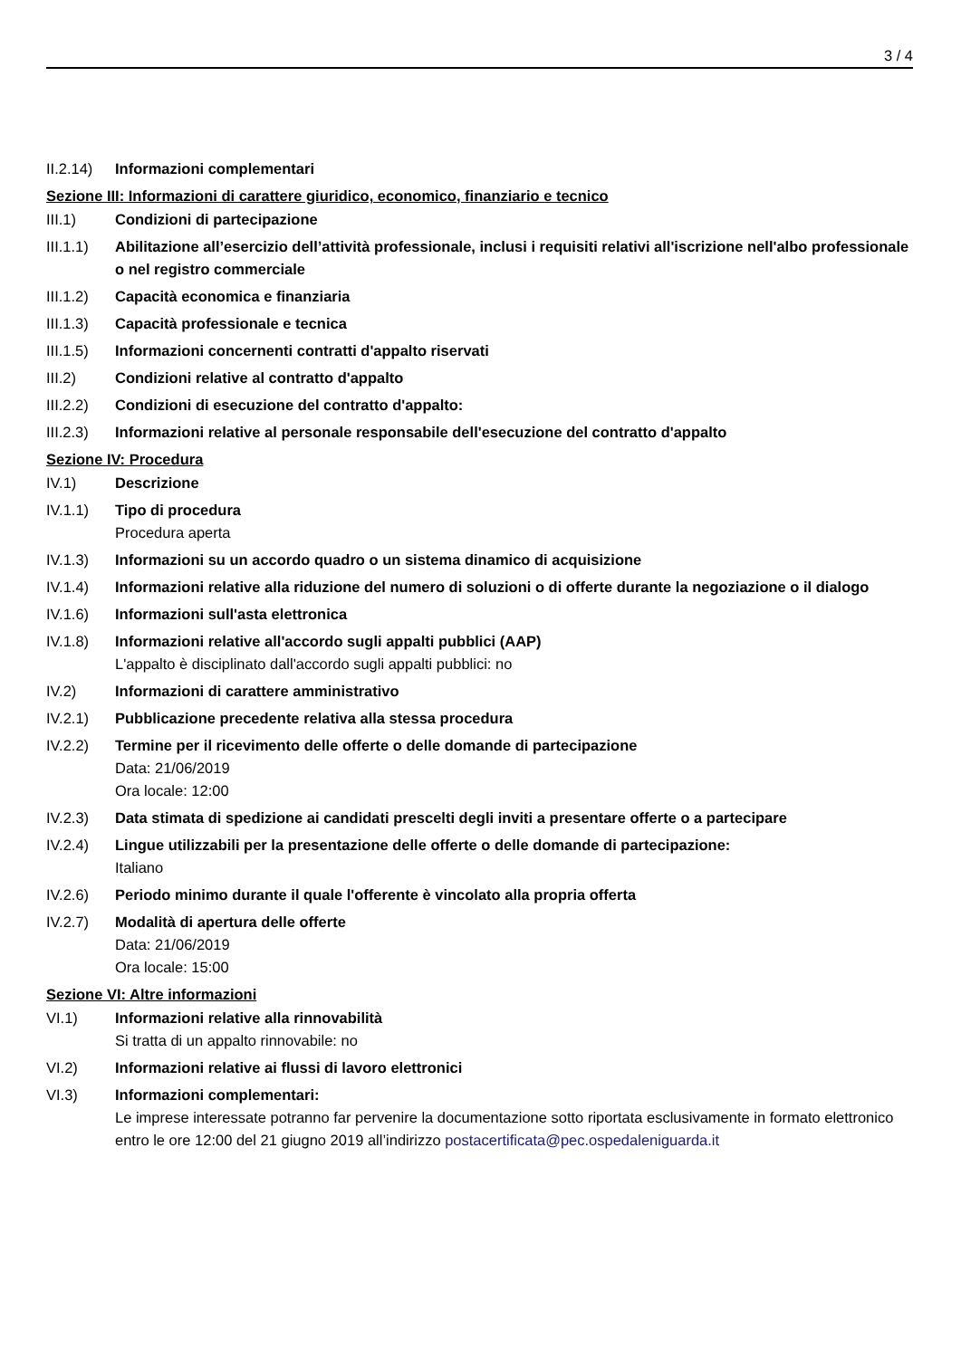3 / 4
II.2.14)
Informazioni complementari
Sezione III: Informazioni di carattere giuridico, economico, finanziario e tecnico
III.1) Condizioni di partecipazione
III.1.1)
Abilitazione all’esercizio dell’attività professionale, inclusi i requisiti relativi all'iscrizione nell'albo professionale o nel registro commerciale
III.1.2)
Capacità economica e finanziaria
III.1.3)
Capacità professionale e tecnica
III.1.5)
Informazioni concernenti contratti d'appalto riservati
III.2) Condizioni relative al contratto d'appalto
III.2.2)
Condizioni di esecuzione del contratto d'appalto:
III.2.3)
Informazioni relative al personale responsabile dell'esecuzione del contratto d'appalto
Sezione IV: Procedura
IV.1) Descrizione
IV.1.1) Tipo di procedura
Procedura aperta
IV.1.3) Informazioni su un accordo quadro o un sistema dinamico di acquisizione
IV.1.4) Informazioni relative alla riduzione del numero di soluzioni o di offerte durante la negoziazione o il dialogo
IV.1.6) Informazioni sull'asta elettronica
IV.1.8) Informazioni relative all'accordo sugli appalti pubblici (AAP)
L'appalto è disciplinato dall'accordo sugli appalti pubblici: no
IV.2) Informazioni di carattere amministrativo
IV.2.1) Pubblicazione precedente relativa alla stessa procedura
IV.2.2) Termine per il ricevimento delle offerte o delle domande di partecipazione
Data: 21/06/2019
Ora locale: 12:00
IV.2.3) Data stimata di spedizione ai candidati prescelti degli inviti a presentare offerte o a partecipare
IV.2.4) Lingue utilizzabili per la presentazione delle offerte o delle domande di partecipazione:
Italiano
IV.2.6) Periodo minimo durante il quale l'offerente è vincolato alla propria offerta
IV.2.7) Modalità di apertura delle offerte
Data: 21/06/2019
Ora locale: 15:00
Sezione VI: Altre informazioni
VI.1) Informazioni relative alla rinnovabilità
Si tratta di un appalto rinnovabile: no
VI.2) Informazioni relative ai flussi di lavoro elettronici
VI.3) Informazioni complementari:
Le imprese interessate potranno far pervenire la documentazione sotto riportata esclusivamente in formato elettronico entro le ore 12:00 del 21 giugno 2019 all’indirizzo postacertificata@pec.ospedaleniguarda.it